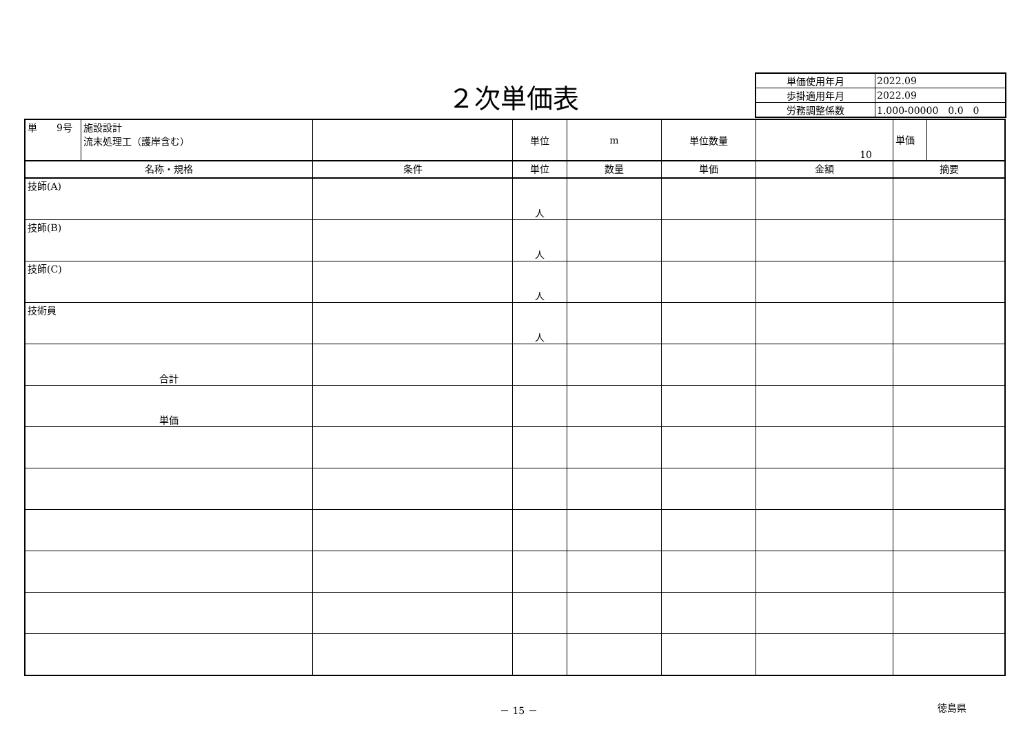２次単価表
| 単価使用年月 | 2022.09 |
| 歩掛適用年月 | 2022.09 |
| 労務調整係数 | 1.000-00000 0.0 0 |
| 単 9号 | 施設設計 流末処理工（護岸含む） | | 単位 | m | 単位数量 | 10 | 単価 |
| 名称・規格 | | 条件 | 単位 | 数量 | 単価 | 金額 | 摘要 |
| 技師(A) | | | 人 | | | | |
| 技師(B) | | | 人 | | | | |
| 技師(C) | | | 人 | | | | |
| 技術員 | | | 人 | | | | |
| 合計 | | | | | | | |
| 単価 | | | | | | | |
－ 15 － 徳島県